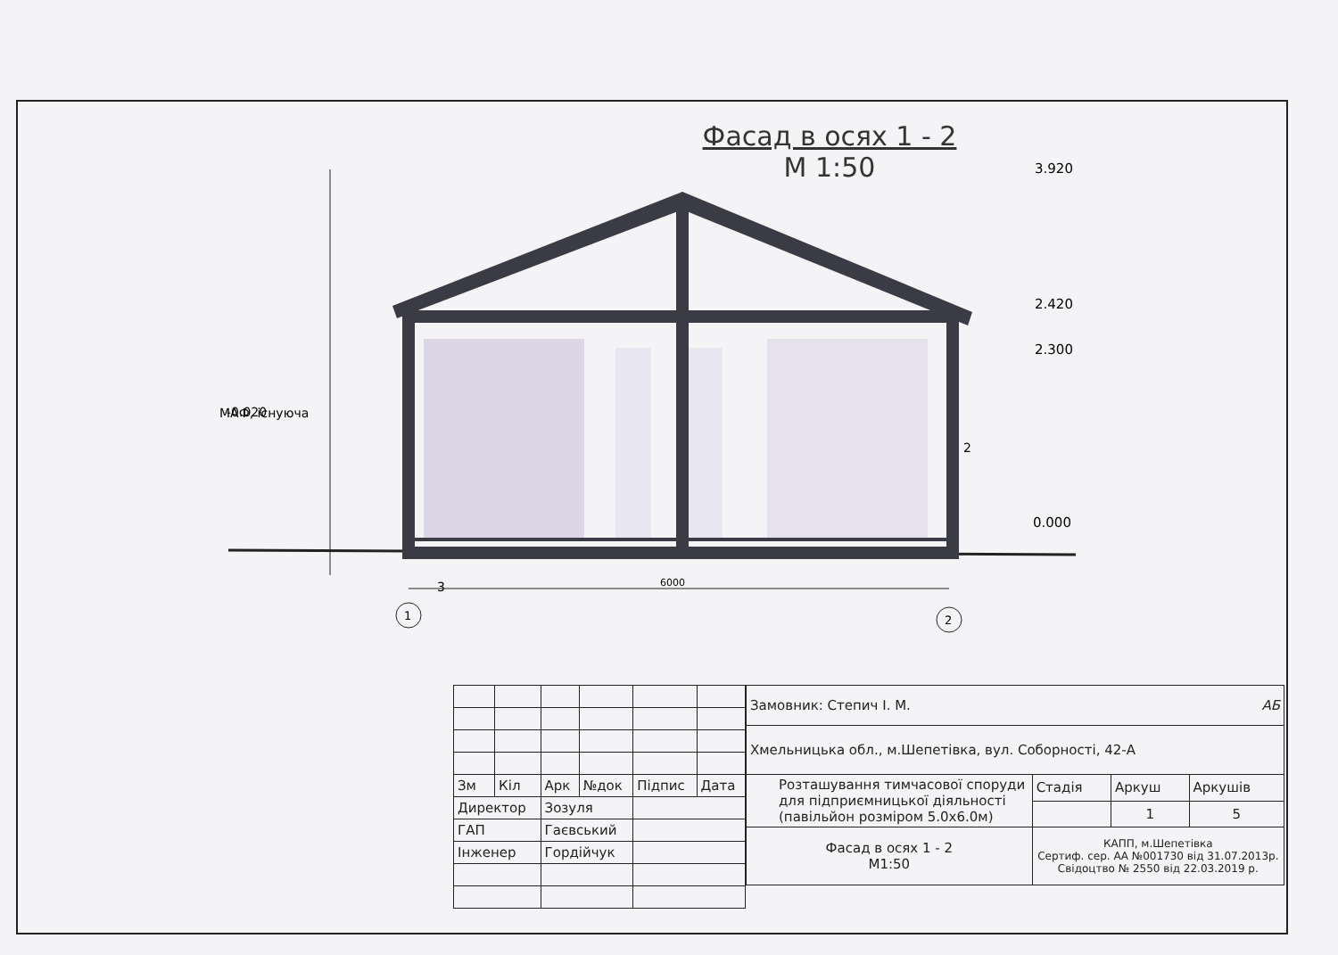Фасад в осях 1 - 2
М 1:50
-0.020
3
2
6000
1
2
МАФ, існуюча
3.920
2.420
2.300
0.000
| Зм | Кіл | Арк | №док | Підпис | Дата |
| Директор | | Зозуля | | | |
| ГАП | | Гаєвський | | | |
| Інженер | | Гордійчук | | | |
| Замовник: Степич І. М. АБ | | | |
| Хмельницька обл., м.Шепетівка, вул. Соборності, 42-А | | | |
| Розташування тимчасової споруди для підприємницької діяльності (павільйон розміром 5.0х6.0м) | Стадія | Аркуш | Аркушів |
| | | 1 | 5 |
| Фасад в осях 1 - 2 М1:50 | КАПП, м.Шепетівка Сертиф. сер. АА №001730 від 31.07.2013р. Свідоцтво № 2550 від 22.03.2019 р. | | |